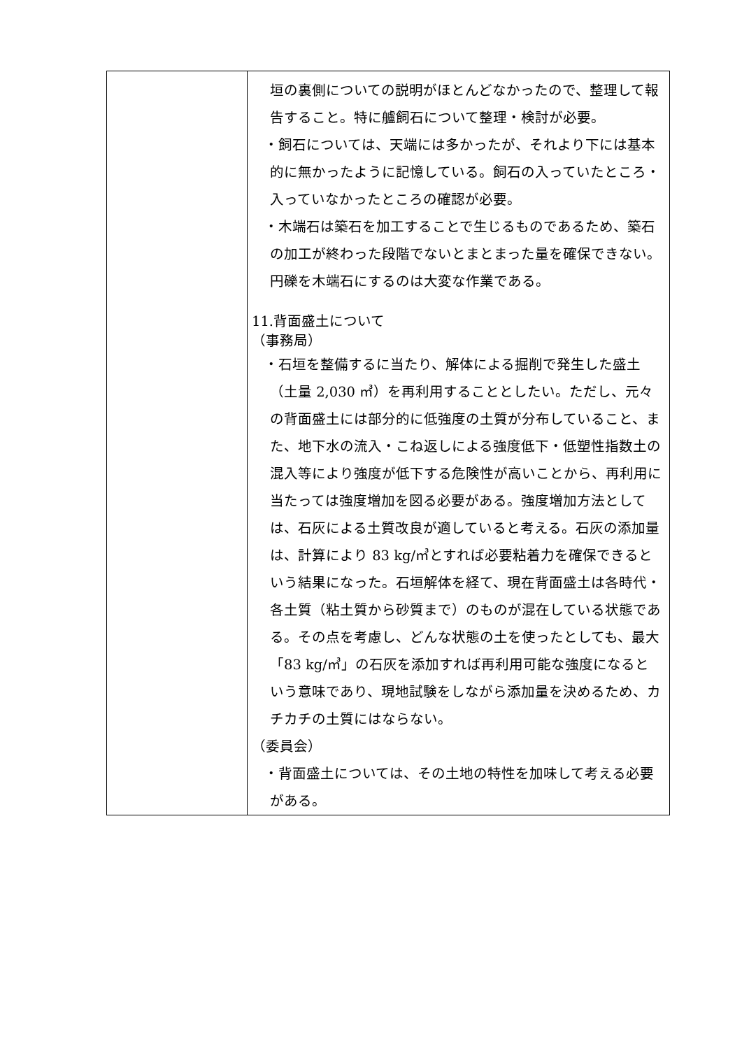| | 垣の裏側についての説明がほとんどなかったので、整理して報告すること。特に艫飼石について整理・検討が必要。 ・飼石については、天端には多かったが、それより下には基本的に無かったように記憶している。飼石の入っていたところ・入っていなかったところの確認が必要。 ・木端石は築石を加工することで生じるものであるため、築石の加工が終わった段階でないとまとまった量を確保できない。円礫を木端石にするのは大変な作業である。 11.背面盛土について （事務局） ・石垣を整備するに当たり、解体による掘削で発生した盛土（土量 2,030 ㎥）を再利用することとしたい。ただし、元々の背面盛土には部分的に低強度の土質が分布していること、また、地下水の流入・こね返しによる強度低下・低塑性指数土の混入等により強度が低下する危険性が高いことから、再利用に当たっては強度増加を図る必要がある。強度増加方法としては、石灰による土質改良が適していると考える。石灰の添加量は、計算により 83 kg/㎥とすれば必要粘着力を確保できるという結果になった。石垣解体を経て、現在背面盛土は各時代・各土質（粘土質から砂質まで）のものが混在している状態である。その点を考慮し、どんな状態の土を使ったとしても、最大「83 kg/㎥」の石灰を添加すれば再利用可能な強度になるという意味であり、現地試験をしながら添加量を決めるため、カチカチの土質にはならない。 （委員会） ・背面盛土については、その土地の特性を加味して考える必要がある。 |